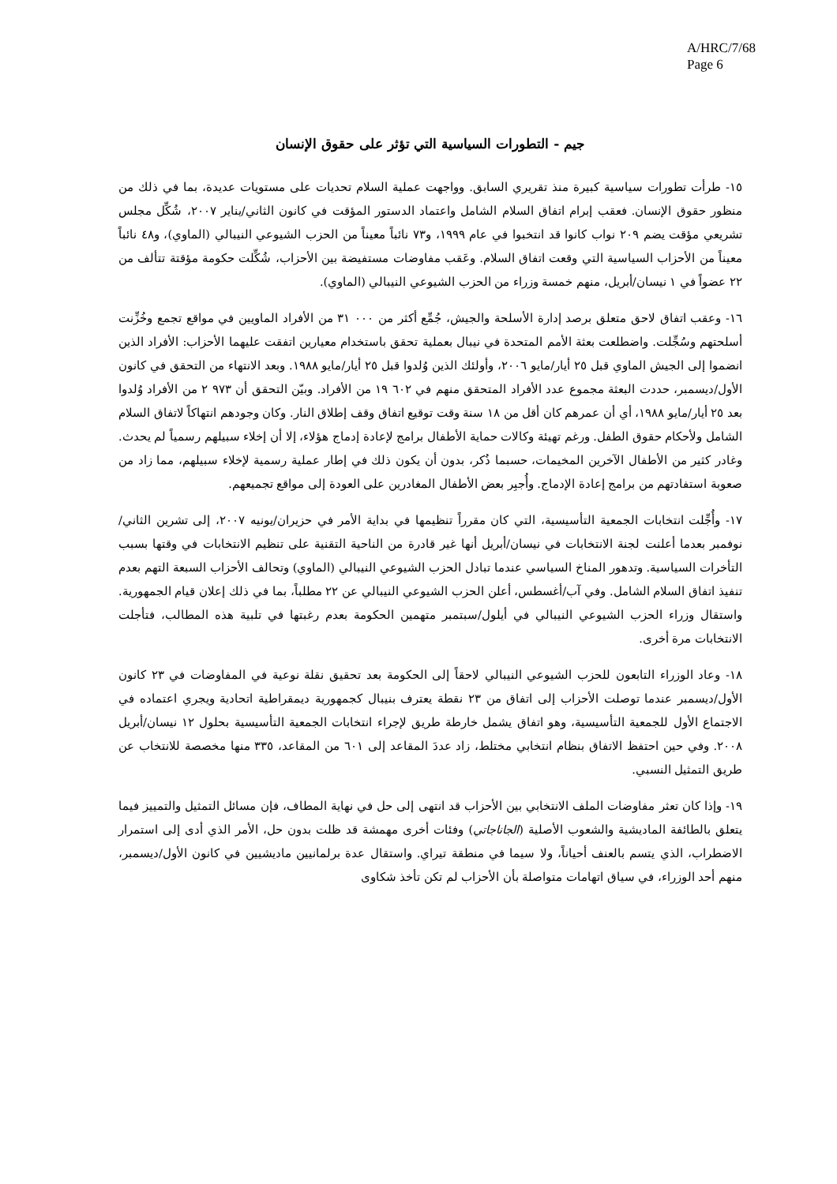A/HRC/7/68
Page 6
جيم - التطورات السياسية التي تؤثر على حقوق الإنسان
١٥- طرأت تطورات سياسية كبيرة منذ تقريري السابق. وواجهت عملية السلام تحديات على مستويات عديدة، بما في ذلك من منظور حقوق الإنسان. فعقب إبرام اتفاق السلام الشامل واعتماد الدستور المؤقت في كانون الثاني/يناير ٢٠٠٧، شُكِّل مجلس تشريعي مؤقت يضم ٢٠٩ نواب كانوا قد انتخبوا في عام ١٩٩٩، و٧٣ نائباً معيناً من الحزب الشيوعي النيبالي (الماوي)، و٤٨ نائباً معيناً من الأحزاب السياسية التي وقعت اتفاق السلام. وعَقب مفاوضات مستفيضة بين الأحزاب، شُكِّلت حكومة مؤقتة تتألف من ٢٢ عضواً في ١ نيسان/أبريل، منهم خمسة وزراء من الحزب الشيوعي النيبالي (الماوي).
١٦- وعقب اتفاق لاحق متعلق برصد إدارة الأسلحة والجيش، جُمِّع أكثر من ٠٠٠ ٣١ من الأفراد الماويين في مواقع تجمع وخُزِّنت أسلحتهم وسُجِّلت. واضطلعت بعثة الأمم المتحدة في نيبال بعملية تحقق باستخدام معيارين اتفقت عليهما الأحزاب: الأفراد الذين انضموا إلى الجيش الماوي قبل ٢٥ أيار/مايو ٢٠٠٦، وأولئك الذين وُلدوا قبل ٢٥ أيار/مايو ١٩٨٨. وبعد الانتهاء من التحقق في كانون الأول/ديسمبر، حددت البعثة مجموع عدد الأفراد المتحقق منهم في ٦٠٢ ١٩ من الأفراد. وبيّن التحقق أن ٩٧٣ ٢ من الأفراد وُلدوا بعد ٢٥ أيار/مايو ١٩٨٨، أي أن عمرهم كان أقل من ١٨ سنة وقت توقيع اتفاق وقف إطلاق النار. وكان وجودهم انتهاكاً لاتفاق السلام الشامل ولأحكام حقوق الطفل. ورغم تهيئة وكالات حماية الأطفال برامج لإعادة إدماج هؤلاء، إلا أن إخلاء سبيلهم رسمياً لم يحدث. وغادر كثير من الأطفال الآخرين المخيمات، حسبما ذُكر، بدون أن يكون ذلك في إطار عملية رسمية لإخلاء سبيلهم، مما زاد من صعوبة استفادتهم من برامج إعادة الإدماج. وأُجبِر بعض الأطفال المغادرين على العودة إلى مواقع تجميعهم.
١٧- وأُجِّلت انتخابات الجمعية التأسيسية، التي كان مقرراً تنظيمها في بداية الأمر في حزيران/يونيه ٢٠٠٧، إلى تشرين الثاني/نوفمبر بعدما أعلنت لجنة الانتخابات في نيسان/أبريل أنها غير قادرة من الناحية التقنية على تنظيم الانتخابات في وقتها بسبب التأخرات السياسية. وتدهور المناخ السياسي عندما تبادل الحزب الشيوعي النيبالي (الماوي) وتحالف الأحزاب السبعة التهم بعدم تنفيذ اتفاق السلام الشامل. وفي آب/أغسطس، أعلن الحزب الشيوعي النيبالي عن ٢٢ مطلباً، بما في ذلك إعلان قيام الجمهورية. واستقال وزراء الحزب الشيوعي النيبالي في أيلول/سبتمبر متهمين الحكومة بعدم رغبتها في تلبية هذه المطالب، فتأجلت الانتخابات مرة أخرى.
١٨- وعاد الوزراء التابعون للحزب الشيوعي النيبالي لاحقاً إلى الحكومة بعد تحقيق نقلة نوعية في المفاوضات في ٢٣ كانون الأول/ديسمبر عندما توصلت الأحزاب إلى اتفاق من ٢٣ نقطة يعترف بنيبال كجمهورية ديمقراطية اتحادية ويجري اعتماده في الاجتماع الأول للجمعية التأسيسية، وهو اتفاق يشمل خارطة طريق لإجراء انتخابات الجمعية التأسيسية بحلول ١٢ نيسان/أبريل ٢٠٠٨. وفي حين احتفظ الاتفاق بنظام انتخابي مختلط، زاد عددَ المقاعد إلى ٦٠١ من المقاعد، ٣٣٥ منها مخصصة للانتخاب عن طريق التمثيل النسبي.
١٩- وإذا كان تعثر مفاوضات الملف الانتخابي بين الأحزاب قد انتهى إلى حل في نهاية المطاف، فإن مسائل التمثيل والتمييز فيما يتعلق بالطائفة الماديشية والشعوب الأصلية (الجاناجاتي) وفئات أخرى مهمشة قد ظلت بدون حل، الأمر الذي أدى إلى استمرار الاضطراب، الذي يتسم بالعنف أحياناً، ولا سيما في منطقة تيراي. واستقال عدة برلمانيين ماديشيين في كانون الأول/ديسمبر، منهم أحد الوزراء، في سياق اتهامات متواصلة بأن الأحزاب لم تكن تأخذ شكاوى